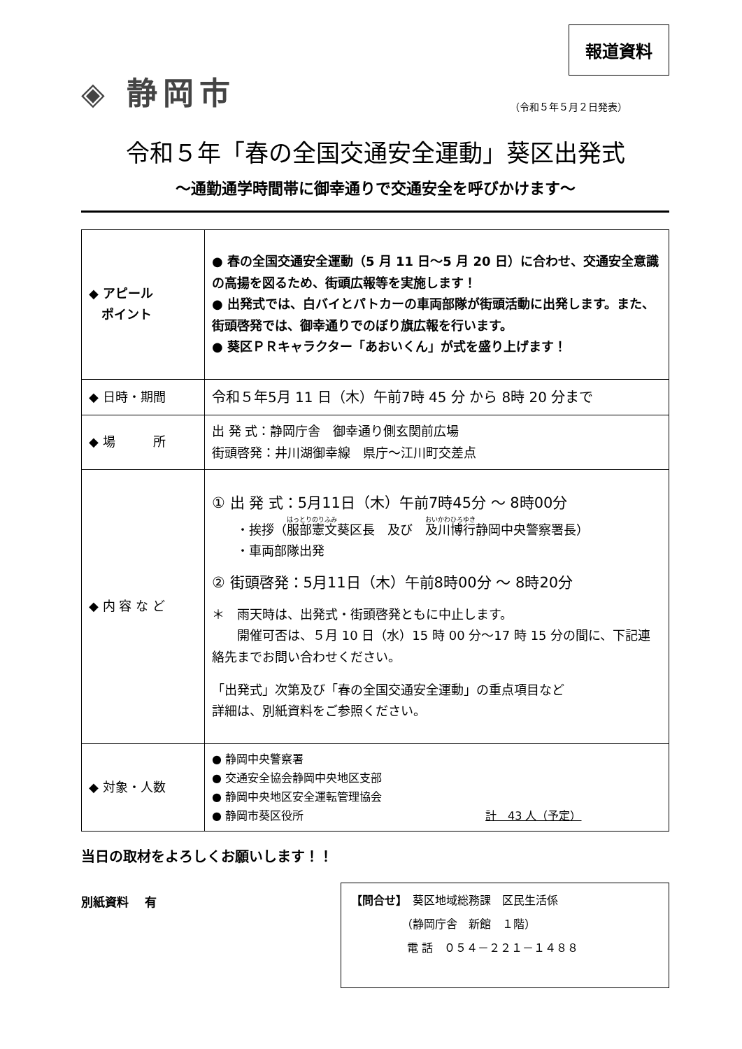報道資料
◈ 静岡市
（令和５年５月２日発表）
令和５年「春の全国交通安全運動」葵区出発式
～通勤通学時間帯に御幸通りで交通安全を呼びかけます～
| ◆ アピール ポイント | ● 春の全国交通安全運動（5 月 11 日～5 月 20 日）に合わせ、交通安全意識の高揚を図るため、街頭広報等を実施します！ ● 出発式では、白バイとパトカーの車両部隊が街頭活動に出発します。また、街頭啓発では、御幸通りでのぼり旗広報を行います。 ● 葵区ＰＲキャラクター「あおいくん」が式を盛り上げます！ |
| ◆ 日時・期間 | 令和５年5月 11 日（木）午前7時 45 分 から 8時 20 分まで |
| ◆ 場 所 | 出 発 式：静岡庁舎 御幸通り側玄関前広場 街頭啓発：井川湖御幸線 県庁～江川町交差点 |
| ◆ 内 容 な ど | ① 出 発 式：5月11日（木）午前7時45分 ～ 8時00分 ・挨拶（ 服部憲文 葵区長 及び 及川博行 静岡中央警察署長） ・車両部隊出発 ② 街頭啓発：5月11日（木）午前8時00分 ～ 8時20分 ＊ 雨天時は、出発式・街頭啓発ともに中止します。 開催可否は、５月 10 日（水）15 時 00 分～17 時 15 分の間に、下記連絡先までお問い合わせください。 「出発式」次第及び「春の全国交通安全運動」の重点項目など 詳細は、別紙資料をご参照ください。 |
| ◆ 対象・人数 | ● 静岡中央警察署 ● 交通安全協会静岡中央地区支部 ● 静岡中央地区安全運転管理協会 ● 静岡市葵区役所 計 43 人（予定） |
当日の取材をよろしくお願いします！！
別紙資料　 有
【問合せ】　葵区地域総務課　区民生活係
　　　　　（静岡庁舎　新館　１階）
　　　　　電 話　０５４－２２１－１４８８